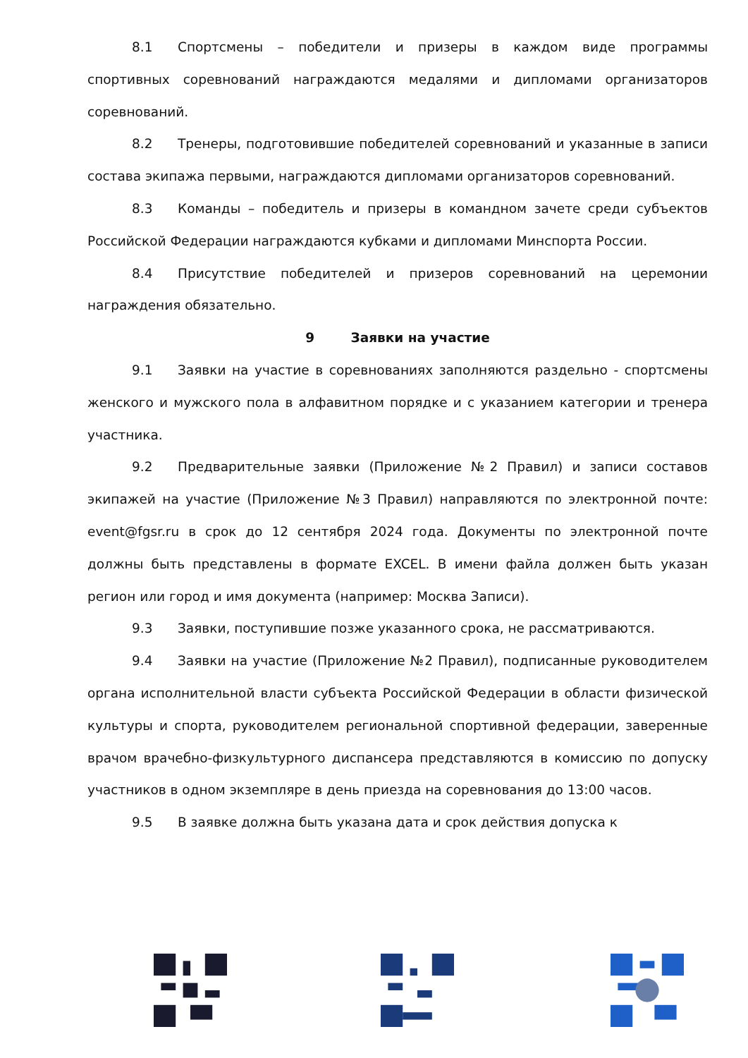8.1 Спортсмены – победители и призеры в каждом виде программы спортивных соревнований награждаются медалями и дипломами организаторов соревнований.
8.2 Тренеры, подготовившие победителей соревнований и указанные в записи состава экипажа первыми, награждаются дипломами организаторов соревнований.
8.3 Команды – победитель и призеры в командном зачете среди субъектов Российской Федерации награждаются кубками и дипломами Минспорта России.
8.4 Присутствие победителей и призеров соревнований на церемонии награждения обязательно.
9 Заявки на участие
9.1 Заявки на участие в соревнованиях заполняются раздельно - спортсмены женского и мужского пола в алфавитном порядке и с указанием категории и тренера участника.
9.2 Предварительные заявки (Приложение №2 Правил) и записи составов экипажей на участие (Приложение №3 Правил) направляются по электронной почте: event@fgsr.ru в срок до 12 сентября 2024 года. Документы по электронной почте должны быть представлены в формате EXCEL. В имени файла должен быть указан регион или город и имя документа (например: Москва Записи).
9.3 Заявки, поступившие позже указанного срока, не рассматриваются.
9.4 Заявки на участие (Приложение №2 Правил), подписанные руководителем органа исполнительной власти субъекта Российской Федерации в области физической культуры и спорта, руководителем региональной спортивной федерации, заверенные врачом врачебно-физкультурного диспансера представляются в комиссию по допуску участников в одном экземпляре в день приезда на соревнования до 13:00 часов.
9.5 В заявке должна быть указана дата и срок действия допуска к